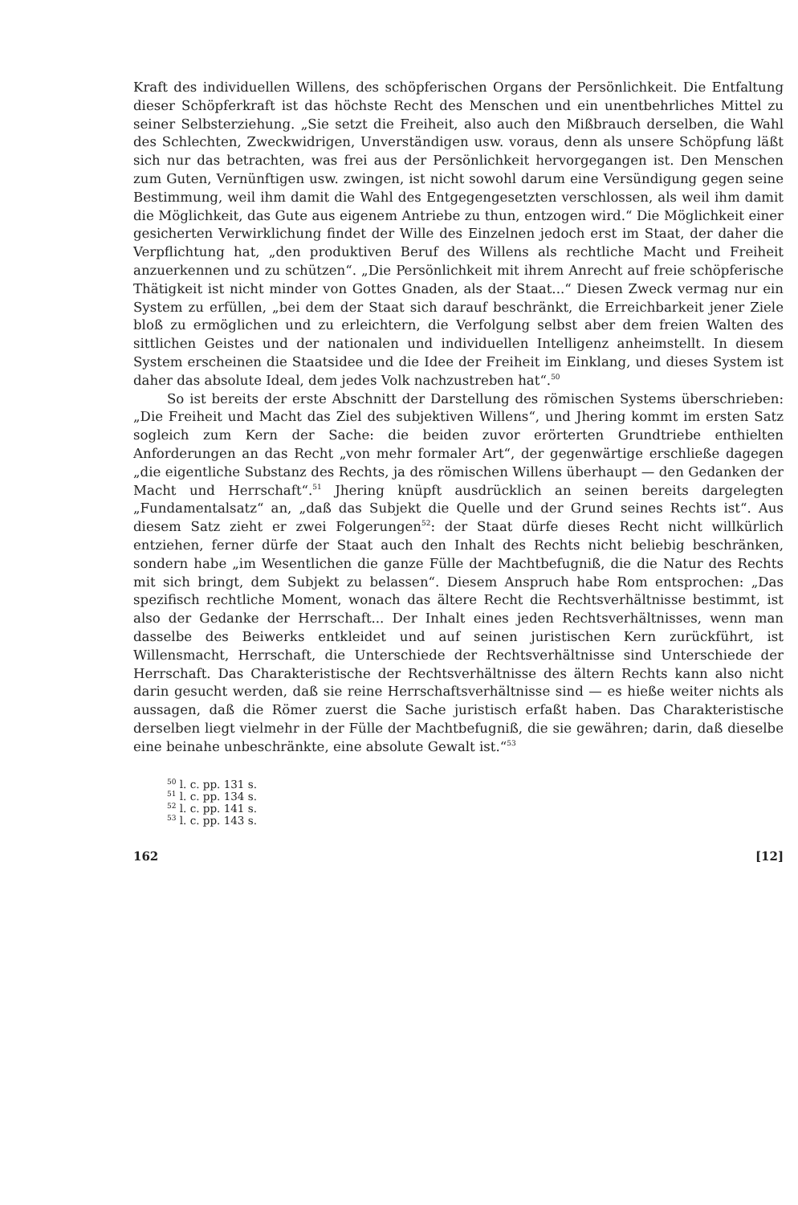Kraft des individuellen Willens, des schöpferischen Organs der Persönlichkeit. Die Entfaltung dieser Schöpferkraft ist das höchste Recht des Menschen und ein unentbehrliches Mittel zu seiner Selbsterziehung. „Sie setzt die Freiheit, also auch den Mißbrauch derselben, die Wahl des Schlechten, Zweckwidrigen, Unverständigen usw. voraus, denn als unsere Schöpfung läßt sich nur das betrachten, was frei aus der Persönlichkeit hervorgegangen ist. Den Menschen zum Guten, Vernünftigen usw. zwingen, ist nicht sowohl darum eine Versündigung gegen seine Bestimmung, weil ihm damit die Wahl des Entgegengesetzten verschlossen, als weil ihm damit die Möglichkeit, das Gute aus eigenem Antriebe zu thun, entzogen wird.“ Die Möglichkeit einer gesicherten Verwirklichung findet der Wille des Einzelnen jedoch erst im Staat, der daher die Verpflichtung hat, „den produktiven Beruf des Willens als rechtliche Macht und Freiheit anzuerkennen und zu schützen“. „Die Persönlichkeit mit ihrem Anrecht auf freie schöpferische Thätigkeit ist nicht minder von Gottes Gnaden, als der Staat...“ Diesen Zweck vermag nur ein System zu erfüllen, „bei dem der Staat sich darauf beschränkt, die Erreichbarkeit jener Ziele bloß zu ermöglichen und zu erleichtern, die Verfolgung selbst aber dem freien Walten des sittlichen Geistes und der nationalen und individuellen Intelligenz anheimstellt. In diesem System erscheinen die Staatsidee und die Idee der Freiheit im Einklang, und dieses System ist daher das absolute Ideal, dem jedes Volk nachzustreben hat“.<sup>50</sup>
So ist bereits der erste Abschnitt der Darstellung des römischen Systems überschrieben: „Die Freiheit und Macht das Ziel des subjektiven Willens“, und Jhering kommt im ersten Satz sogleich zum Kern der Sache: die beiden zuvor erörterten Grundtriebe enthielten Anforderungen an das Recht „von mehr formaler Art“, der gegenwärtige erschließe dagegen „die eigentliche Substanz des Rechts, ja des römischen Willens überhaupt — den Gedanken der Macht und Herrschaft“.<sup>51</sup> Jhering knüpft ausdrücklich an seinen bereits dargelegten „Fundamentalsatz“ an, „daß das Subjekt die Quelle und der Grund seines Rechts ist“. Aus diesem Satz zieht er zwei Folgerungen<sup>52</sup>: der Staat dürfe dieses Recht nicht willkürlich entziehen, ferner dürfe der Staat auch den Inhalt des Rechts nicht beliebig beschränken, sondern habe „im Wesentlichen die ganze Fülle der Machtbefugniß, die die Natur des Rechts mit sich bringt, dem Subjekt zu belassen“. Diesem Anspruch habe Rom entsprochen: „Das spezifisch rechtliche Moment, wonach das ältere Recht die Rechtsverhältnisse bestimmt, ist also der Gedanke der Herrschaft... Der Inhalt eines jeden Rechtsverhältnisses, wenn man dasselbe des Beiwerks entkleidet und auf seinen juristischen Kern zurückführt, ist Willensmacht, Herrschaft, die Unterschiede der Rechtsverhältnisse sind Unterschiede der Herrschaft. Das Charakteristische der Rechtsverhältnisse des ältern Rechts kann also nicht darin gesucht werden, daß sie reine Herrschaftsverhältnisse sind — es hieße weiter nichts als aussagen, daß die Römer zuerst die Sache juristisch erfaßt haben. Das Charakteristische derselben liegt vielmehr in der Fülle der Machtbefugniß, die sie gewähren; darin, daß dieselbe eine beinahe unbeschränkte, eine absolute Gewalt ist.“<sup>53</sup>
<sup>50</sup> l. c. pp. 131 s.
<sup>51</sup> l. c. pp. 134 s.
<sup>52</sup> l. c. pp. 141 s.
<sup>53</sup> l. c. pp. 143 s.
162 [12]